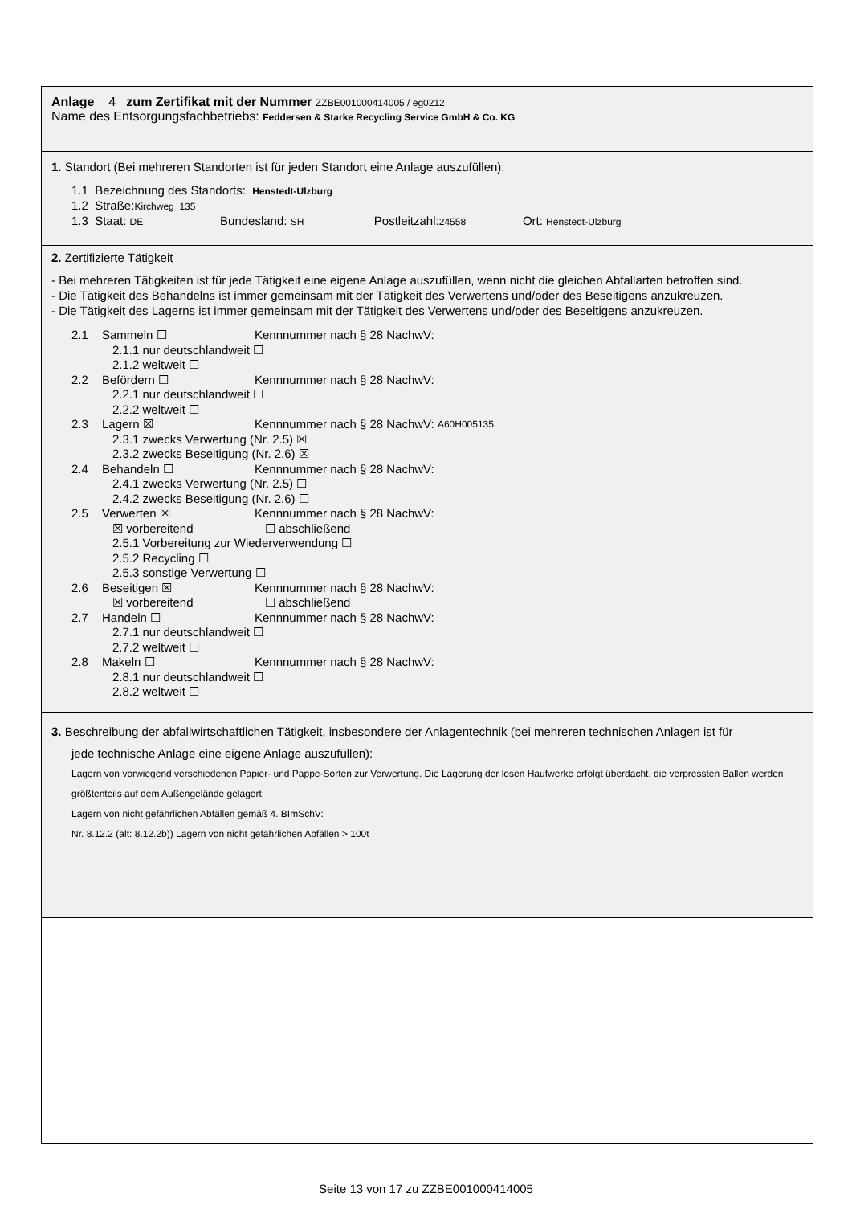Anlage 4 zum Zertifikat mit der Nummer ZZBE001000414005 / eg0212
Name des Entsorgungsfachbetriebs: Feddersen & Starke Recycling Service GmbH & Co. KG
1. Standort (Bei mehreren Standorten ist für jeden Standort eine Anlage auszufüllen):
1.1 Bezeichnung des Standorts: Henstedt-Ulzburg
1.2 Straße:Kirchweg 135
1.3 Staat: DE Bundesland: SH Postleitzahl:24558 Ort: Henstedt-Ulzburg
2. Zertifizierte Tätigkeit
- Bei mehreren Tätigkeiten ist für jede Tätigkeit eine eigene Anlage auszufüllen, wenn nicht die gleichen Abfallarten betroffen sind.
- Die Tätigkeit des Behandelns ist immer gemeinsam mit der Tätigkeit des Verwertens und/oder des Beseitigens anzukreuzen.
- Die Tätigkeit des Lagerns ist immer gemeinsam mit der Tätigkeit des Verwertens und/oder des Beseitigens anzukreuzen.
2.1 Sammeln ☐ Kennnummer nach § 28 NachwV:
2.1.1 nur deutschlandweit ☐
2.1.2 weltweit ☐
2.2 Befördern ☐ Kennnummer nach § 28 NachwV:
2.2.1 nur deutschlandweit ☐
2.2.2 weltweit ☐
2.3 Lagern ☒ Kennnummer nach § 28 NachwV: A60H005135
2.3.1 zwecks Verwertung (Nr. 2.5) ☒
2.3.2 zwecks Beseitigung (Nr. 2.6) ☒
2.4 Behandeln ☐ Kennnummer nach § 28 NachwV:
2.4.1 zwecks Verwertung (Nr. 2.5) ☐
2.4.2 zwecks Beseitigung (Nr. 2.6) ☐
2.5 Verwerten ☒ Kennnummer nach § 28 NachwV:
☒ vorbereitend ☐ abschließend
2.5.1 Vorbereitung zur Wiederverwendung ☐
2.5.2 Recycling ☐
2.5.3 sonstige Verwertung ☐
2.6 Beseitigen ☒ Kennnummer nach § 28 NachwV:
☒ vorbereitend ☐ abschließend
2.7 Handeln ☐ Kennnummer nach § 28 NachwV:
2.7.1 nur deutschlandweit ☐
2.7.2 weltweit ☐
2.8 Makeln ☐ Kennnummer nach § 28 NachwV:
2.8.1 nur deutschlandweit ☐
2.8.2 weltweit ☐
3. Beschreibung der abfallwirtschaftlichen Tätigkeit, insbesondere der Anlagentechnik (bei mehreren technischen Anlagen ist für
jede technische Anlage eine eigene Anlage auszufüllen):
Lagern von vorwiegend verschiedenen Papier- und Pappe-Sorten zur Verwertung. Die Lagerung der losen Haufwerke erfolgt überdacht, die verpressten Ballen werden größtenteils auf dem Außengelände gelagert.
Lagern von nicht gefährlichen Abfällen gemäß 4. BImSchV:
Nr. 8.12.2 (alt: 8.12.2b)) Lagern von nicht gefährlichen Abfällen > 100t
Seite 13 von 17 zu ZZBE001000414005